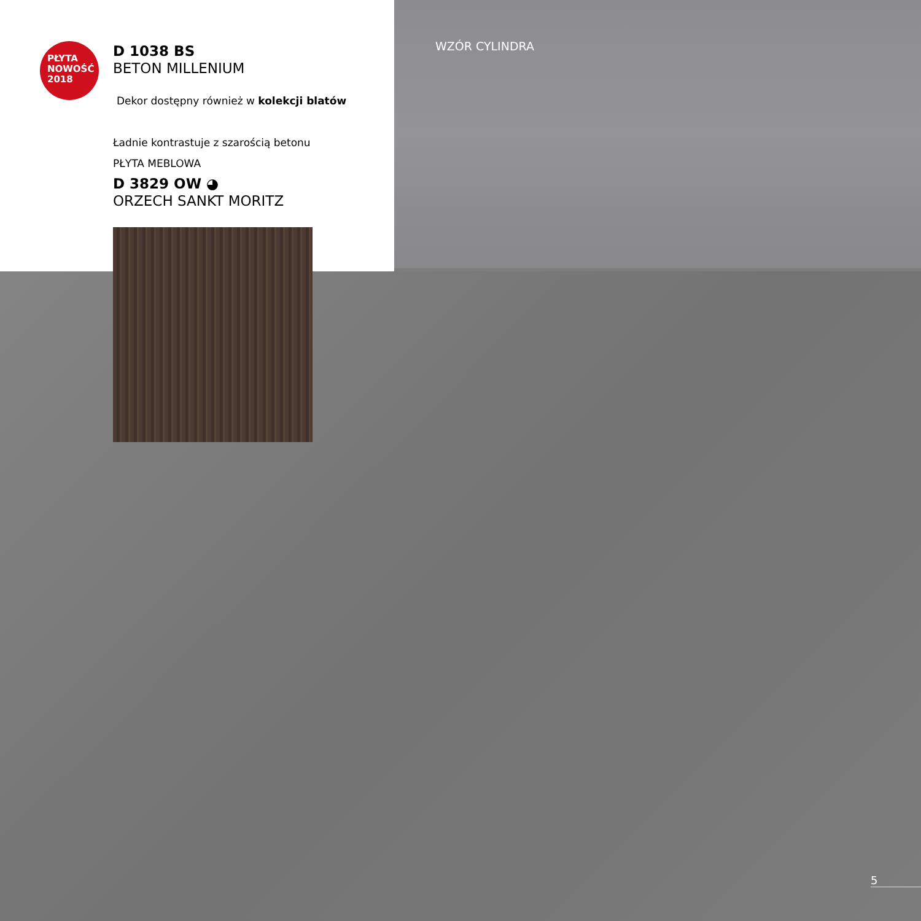WZÓR CYLINDRA
PŁYTA
NOWOŚĆ
2018
D 1038 BS
BETON MILLENIUM
Dekor dostępny również w kolekcji blatów
Ładnie kontrastuje z szarością betonu
PŁYTA MEBLOWA
D 3829 OW ◕
ORZECH SANKT MORITZ
5